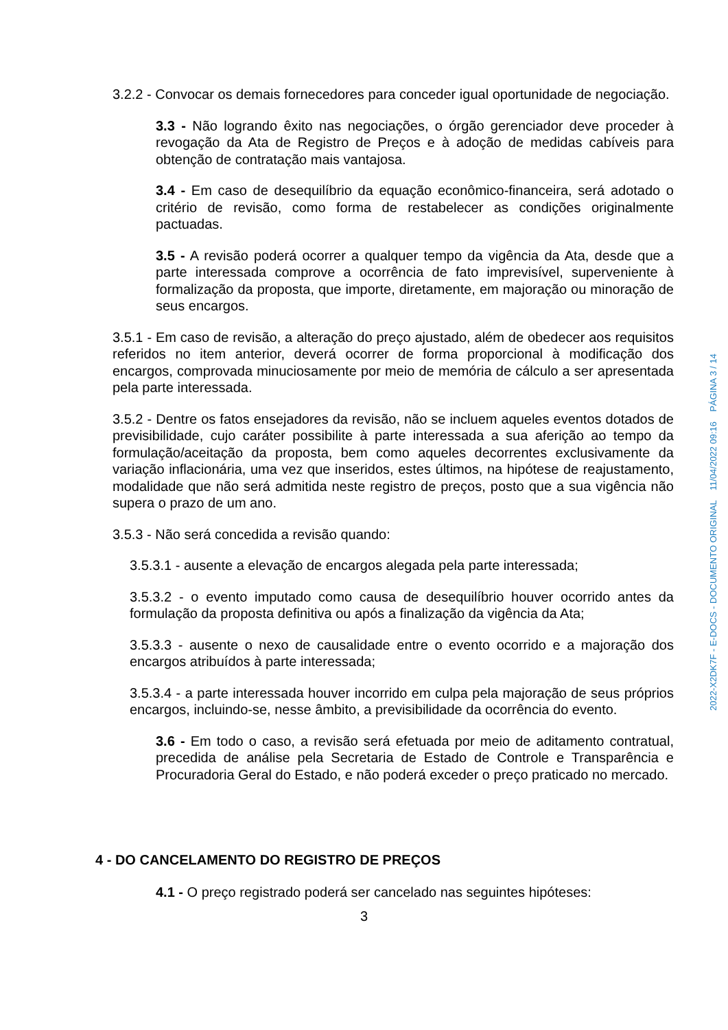3.2.2 - Convocar os demais fornecedores para conceder igual oportunidade de negociação.
3.3 - Não logrando êxito nas negociações, o órgão gerenciador deve proceder à revogação da Ata de Registro de Preços e à adoção de medidas cabíveis para obtenção de contratação mais vantajosa.
3.4 - Em caso de desequilíbrio da equação econômico-financeira, será adotado o critério de revisão, como forma de restabelecer as condições originalmente pactuadas.
3.5 - A revisão poderá ocorrer a qualquer tempo da vigência da Ata, desde que a parte interessada comprove a ocorrência de fato imprevisível, superveniente à formalização da proposta, que importe, diretamente, em majoração ou minoração de seus encargos.
3.5.1 - Em caso de revisão, a alteração do preço ajustado, além de obedecer aos requisitos referidos no item anterior, deverá ocorrer de forma proporcional à modificação dos encargos, comprovada minuciosamente por meio de memória de cálculo a ser apresentada pela parte interessada.
3.5.2 - Dentre os fatos ensejadores da revisão, não se incluem aqueles eventos dotados de previsibilidade, cujo caráter possibilite à parte interessada a sua aferição ao tempo da formulação/aceitação da proposta, bem como aqueles decorrentes exclusivamente da variação inflacionária, uma vez que inseridos, estes últimos, na hipótese de reajustamento, modalidade que não será admitida neste registro de preços, posto que a sua vigência não supera o prazo de um ano.
3.5.3 - Não será concedida a revisão quando:
3.5.3.1 - ausente a elevação de encargos alegada pela parte interessada;
3.5.3.2 - o evento imputado como causa de desequilíbrio houver ocorrido antes da formulação da proposta definitiva ou após a finalização da vigência da Ata;
3.5.3.3 - ausente o nexo de causalidade entre o evento ocorrido e a majoração dos encargos atribuídos à parte interessada;
3.5.3.4 - a parte interessada houver incorrido em culpa pela majoração de seus próprios encargos, incluindo-se, nesse âmbito, a previsibilidade da ocorrência do evento.
3.6 - Em todo o caso, a revisão será efetuada por meio de aditamento contratual, precedida de análise pela Secretaria de Estado de Controle e Transparência e Procuradoria Geral do Estado, e não poderá exceder o preço praticado no mercado.
4 - DO CANCELAMENTO DO REGISTRO DE PREÇOS
4.1 - O preço registrado poderá ser cancelado nas seguintes hipóteses:
3
2022-X2DK7F - E-DOCS - DOCUMENTO ORIGINAL 11/04/2022 09:16 PÁGINA 3 / 14